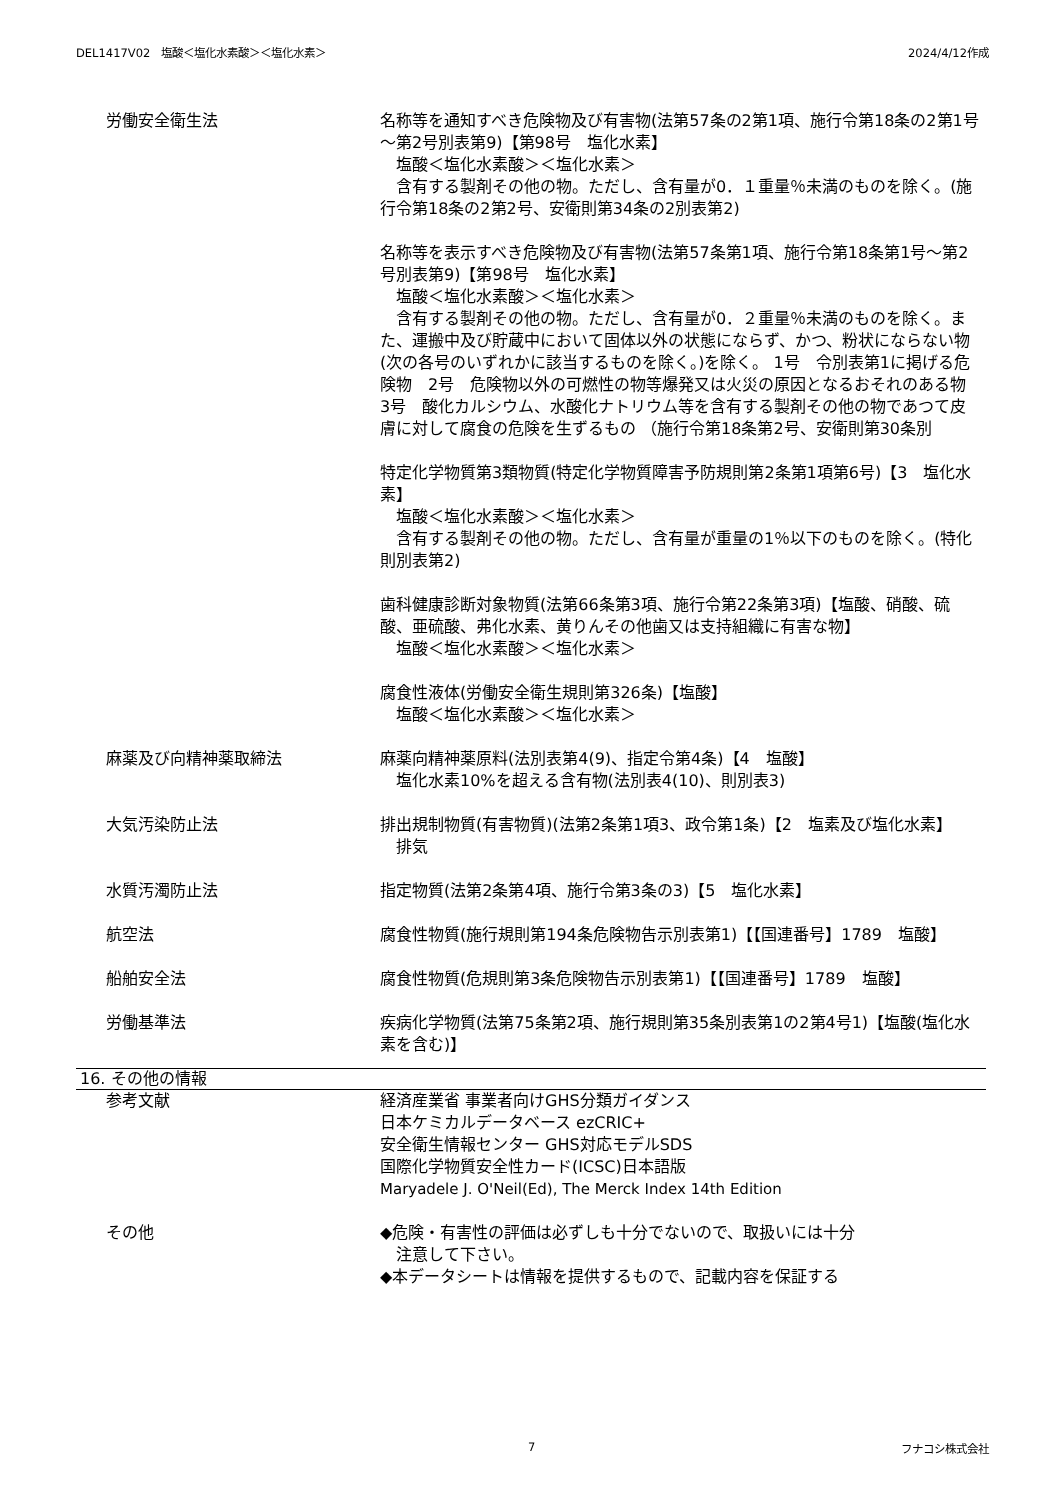DEL1417V02　塩酸＜塩化水素酸＞＜塩化水素＞ 2024/4/12作成
労働安全衛生法 名称等を通知すべき危険物及び有害物(法第57条の2第1項、施行令第18条の2第1号～第2号別表第9)【第98号　塩化水素】
　塩酸＜塩化水素酸＞＜塩化水素＞
　含有する製剤その他の物。ただし、含有量が0．１重量％未満のものを除く。(施行令第18条の2第2号、安衛則第34条の2別表第2)
名称等を表示すべき危険物及び有害物(法第57条第1項、施行令第18条第1号～第2号別表第9)【第98号　塩化水素】
　塩酸＜塩化水素酸＞＜塩化水素＞
　含有する製剤その他の物。ただし、含有量が0．２重量％未満のものを除く。また、運搬中及び貯蔵中において固体以外の状態にならず、かつ、粉状にならない物(次の各号のいずれかに該当するものを除く。)を除く。 1号　令別表第1に掲げる危険物　2号　危険物以外の可燃性の物等爆発又は火災の原因となるおそれのある物　3号　酸化カルシウム、水酸化ナトリウム等を含有する製剤その他の物であつて皮膚に対して腐食の危険を生ずるもの （施行令第18条第2号、安衛則第30条別
特定化学物質第3類物質(特定化学物質障害予防規則第2条第1項第6号)【3　塩化水素】
　塩酸＜塩化水素酸＞＜塩化水素＞
　含有する製剤その他の物。ただし、含有量が重量の1％以下のものを除く。(特化則別表第2)
歯科健康診断対象物質(法第66条第3項、施行令第22条第3項)【塩酸、硝酸、硫酸、亜硫酸、弗化水素、黄りんその他歯又は支持組織に有害な物】
　塩酸＜塩化水素酸＞＜塩化水素＞
腐食性液体(労働安全衛生規則第326条)【塩酸】
　塩酸＜塩化水素酸＞＜塩化水素＞
麻薬及び向精神薬取締法 麻薬向精神薬原料(法別表第4(9)、指定令第4条)【4　塩酸】
　塩化水素10%を超える含有物(法別表4(10)、則別表3)
大気汚染防止法 排出規制物質(有害物質)(法第2条第1項3、政令第1条)【2　塩素及び塩化水素】
　排気
水質汚濁防止法 指定物質(法第2条第4項、施行令第3条の3)【5　塩化水素】
航空法 腐食性物質(施行規則第194条危険物告示別表第1)【【国連番号】1789　塩酸】
船舶安全法 腐食性物質(危規則第3条危険物告示別表第1)【【国連番号】1789　塩酸】
労働基準法 疾病化学物質(法第75条第2項、施行規則第35条別表第1の2第4号1)【塩酸(塩化水素を含む)】
16. その他の情報
参考文献 経済産業省 事業者向けGHS分類ガイダンス
日本ケミカルデータベース ezCRIC+
安全衛生情報センター GHS対応モデルSDS
国際化学物質安全性カード(ICSC)日本語版
Maryadele J. O'Neil(Ed), The Merck Index 14th Edition
その他 ◆危険・有害性の評価は必ずしも十分でないので、取扱いには十分
　注意して下さい。
◆本データシートは情報を提供するもので、記載内容を保証する
7 フナコシ株式会社